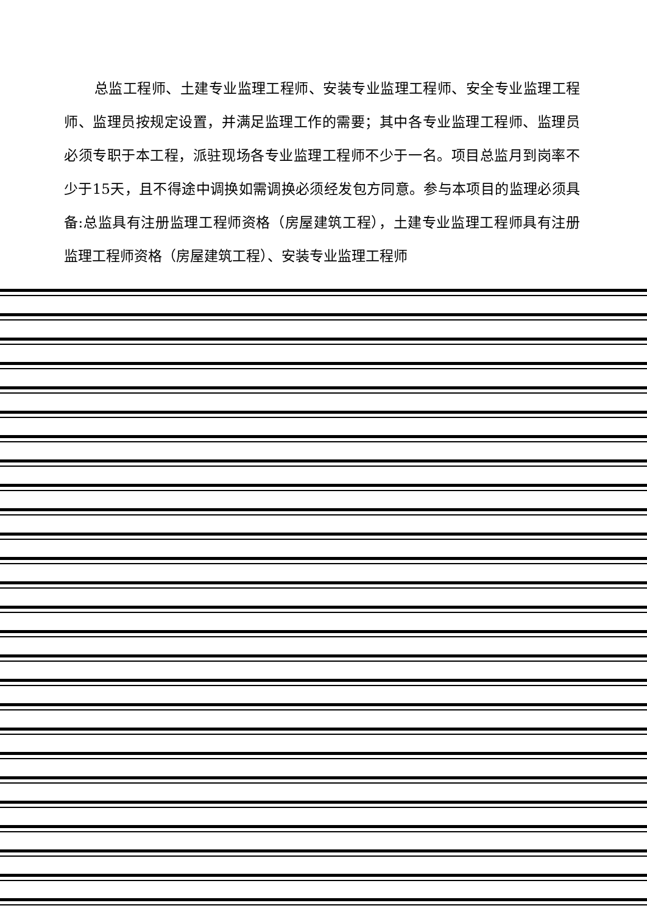总监工程师、土建专业监理工程师、安装专业监理工程师、安全专业监理工程师、监理员按规定设置，并满足监理工作的需要；其中各专业监理工程师、监理员必须专职于本工程，派驻现场各专业监理工程师不少于一名。项目总监月到岗率不少于15天，且不得途中调换如需调换必须经发包方同意。参与本项目的监理必须具备:总监具有注册监理工程师资格（房屋建筑工程），土建专业监理工程师具有注册监理工程师资格（房屋建筑工程）、安装专业监理工程师